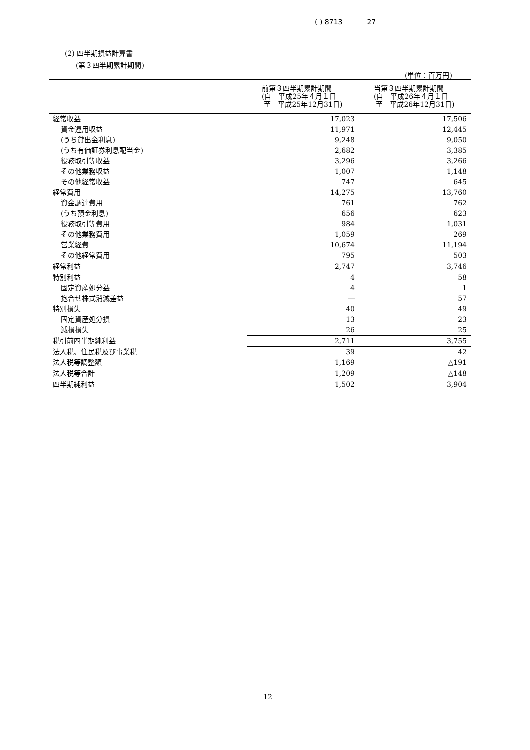( ) 8713 27
(2) 四半期損益計算書
(第３四半期累計期間)
(単位：百万円)
| | 前第３四半期累計期間 (自 平成25年４月１日 至 平成25年12月31日) | 当第３四半期累計期間 (自 平成26年４月１日 至 平成26年12月31日) |
| --- | --- | --- |
| 経常収益 | 17,023 | 17,506 |
| 資金運用収益 | 11,971 | 12,445 |
| (うち貸出金利息) | 9,248 | 9,050 |
| (うち有価証券利息配当金) | 2,682 | 3,385 |
| 役務取引等収益 | 3,296 | 3,266 |
| その他業務収益 | 1,007 | 1,148 |
| その他経常収益 | 747 | 645 |
| 経常費用 | 14,275 | 13,760 |
| 資金調達費用 | 761 | 762 |
| (うち預金利息) | 656 | 623 |
| 役務取引等費用 | 984 | 1,031 |
| その他業務費用 | 1,059 | 269 |
| 営業経費 | 10,674 | 11,194 |
| その他経常費用 | 795 | 503 |
| 経常利益 | 2,747 | 3,746 |
| 特別利益 | 4 | 58 |
| 固定資産処分益 | 4 | 1 |
| 抱合せ株式消滅差益 | ― | 57 |
| 特別損失 | 40 | 49 |
| 固定資産処分損 | 13 | 23 |
| 減損損失 | 26 | 25 |
| 税引前四半期純利益 | 2,711 | 3,755 |
| 法人税、住民税及び事業税 | 39 | 42 |
| 法人税等調整額 | 1,169 | △191 |
| 法人税等合計 | 1,209 | △148 |
| 四半期純利益 | 1,502 | 3,904 |
12